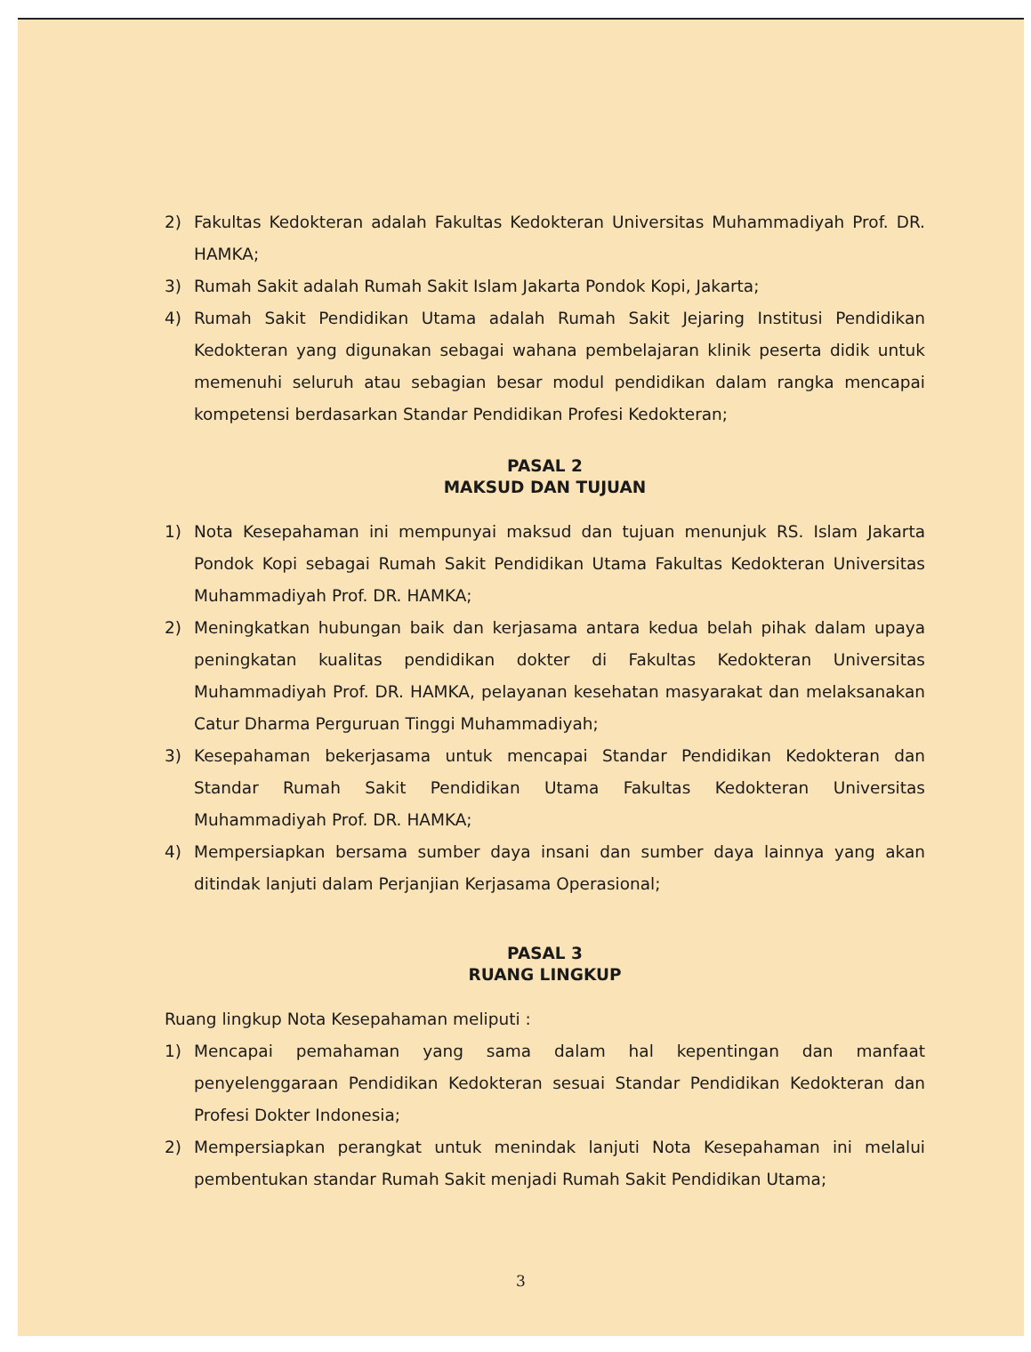2) Fakultas Kedokteran adalah Fakultas Kedokteran Universitas Muhammadiyah Prof. DR. HAMKA;
3) Rumah Sakit adalah Rumah Sakit Islam Jakarta Pondok Kopi, Jakarta;
4) Rumah Sakit Pendidikan Utama adalah Rumah Sakit Jejaring Institusi Pendidikan Kedokteran yang digunakan sebagai wahana pembelajaran klinik peserta didik untuk memenuhi seluruh atau sebagian besar modul pendidikan dalam rangka mencapai kompetensi berdasarkan Standar Pendidikan Profesi Kedokteran;
PASAL 2
MAKSUD DAN TUJUAN
1) Nota Kesepahaman ini mempunyai maksud dan tujuan menunjuk RS. Islam Jakarta Pondok Kopi sebagai Rumah Sakit Pendidikan Utama Fakultas Kedokteran Universitas Muhammadiyah Prof. DR. HAMKA;
2) Meningkatkan hubungan baik dan kerjasama antara kedua belah pihak dalam upaya peningkatan kualitas pendidikan dokter di Fakultas Kedokteran Universitas Muhammadiyah Prof. DR. HAMKA, pelayanan kesehatan masyarakat dan melaksanakan Catur Dharma Perguruan Tinggi Muhammadiyah;
3) Kesepahaman bekerjasama untuk mencapai Standar Pendidikan Kedokteran dan Standar Rumah Sakit Pendidikan Utama Fakultas Kedokteran Universitas Muhammadiyah Prof. DR. HAMKA;
4) Mempersiapkan bersama sumber daya insani dan sumber daya lainnya yang akan ditindak lanjuti dalam Perjanjian Kerjasama Operasional;
PASAL 3
RUANG LINGKUP
Ruang lingkup Nota Kesepahaman meliputi :
1) Mencapai pemahaman yang sama dalam hal kepentingan dan manfaat penyelenggaraan Pendidikan Kedokteran sesuai Standar Pendidikan Kedokteran dan Profesi Dokter Indonesia;
2) Mempersiapkan perangkat untuk menindak lanjuti Nota Kesepahaman ini melalui pembentukan standar Rumah Sakit menjadi Rumah Sakit Pendidikan Utama;
3